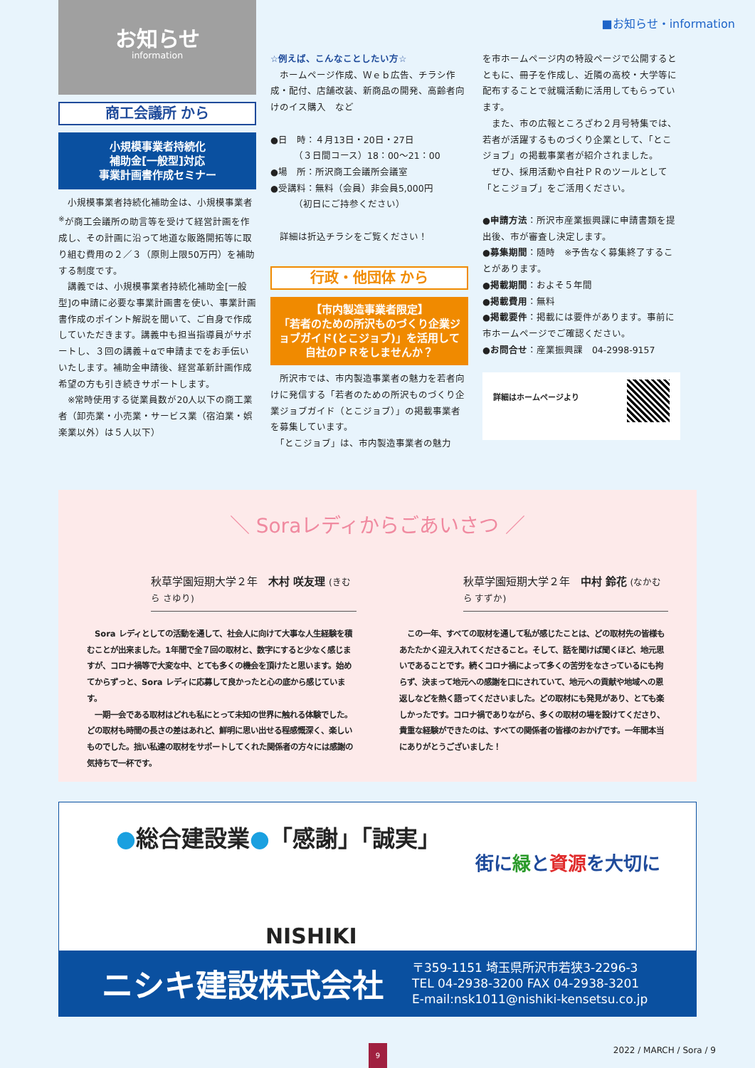■お知らせ・information
お知らせ
information
商工会議所 から
小規模事業者持続化
補助金[一般型]対応
事業計画書作成セミナー
　小規模事業者持続化補助金は、小規模事業者<sup>※</sup>が商工会議所の助言等を受けて経営計画を作成し、その計画に沿って地道な販路開拓等に取り組む費用の２／３（原則上限50万円）を補助する制度です。
　講義では、小規模事業者持続化補助金[一般型]の申請に必要な事業計画書を使い、事業計画書作成のポイント解説を聞いて、ご自身で作成していただきます。講義中も担当指導員がサポートし、３回の講義＋αで申請までをお手伝いいたします。補助金申請後、経営革新計画作成希望の方も引き続きサポートします。
　※常時使用する従業員数が20人以下の商工業者（卸売業・小売業・サービス業（宿泊業・娯楽業以外）は５人以下）
☆例えば、こんなことしたい方☆
　ホームページ作成、Ｗｅｂ広告、チラシ作成・配付、店舗改装、新商品の開発、高齢者向けのイス購入　など
●日　時：４月13日・20日・27日
　　　（３日間コース）18：00～21：00
●場　所：所沢商工会議所会議室
●受講料：無料（会員）非会員5,000円
　　　（初日にご持参ください）
　詳細は折込チラシをご覧ください！
行政・他団体 から
【市内製造事業者限定】
「若者のための所沢ものづくり企業ジョブガイド(とこジョブ)」を活用して自社のＰＲをしませんか？
　所沢市では、市内製造事業者の魅力を若者向けに発信する「若者のための所沢ものづくり企業ジョブガイド（とこジョブ）」の掲載事業者を募集しています。
　「とこジョブ」は、市内製造事業者の魅力
を市ホームページ内の特設ページで公開するとともに、冊子を作成し、近隣の高校・大学等に配布することで就職活動に活用してもらっています。
　また、市の広報ところざわ２月号特集では、若者が活躍するものづくり企業として、「とこジョブ」の掲載事業者が紹介されました。
　ぜひ、採用活動や自社ＰＲのツールとして「とこジョブ」をご活用ください。
●申請方法：所沢市産業振興課に申請書類を提出後、市が審査し決定します。
●募集期間：随時　※予告なく募集終了することがあります。
●掲載期間：およそ５年間
●掲載費用：無料
●掲載要件：掲載には要件があります。事前に市ホームページでご確認ください。
●お問合せ：産業振興課　04-2998-9157
詳細はホームページより
＼ Soraレディからごあいさつ ／
秋草学園短期大学２年　木村 咲友理 (きむら さゆり)
　Sora レディとしての活動を通して、社会人に向けて大事な人生経験を積むことが出来ました。1年間で全７回の取材と、数字にすると少なく感じますが、コロナ禍等で大変な中、とても多くの機会を頂けたと思います。始めてからずっと、Sora レディに応募して良かったと心の底から感じています。
　一期一会である取材はどれも私にとって未知の世界に触れる体験でした。どの取材も時間の長さの差はあれど、鮮明に思い出せる程感慨深く、楽しいものでした。拙い私達の取材をサポートしてくれた関係者の方々には感謝の気持ちで一杯です。
秋草学園短期大学２年　中村 鈴花 (なかむら すずか)
　この一年、すべての取材を通して私が感じたことは、どの取材先の皆様もあたたかく迎え入れてくださること。そして、話を聞けば聞くほど、地元思いであることです。続くコロナ禍によって多くの苦労をなさっているにも拘らず、決まって地元への感謝を口にされていて、地元への貢献や地域への恩返しなどを熱く語ってくださいました。どの取材にも発見があり、とても楽しかったです。コロナ禍でありながら、多くの取材の場を設けてくださり、貴重な経験ができたのは、すべての関係者の皆様のおかげです。一年間本当にありがとうございました！
●総合建設業●「感謝」「誠実」
街に緑と資源を大切に
NISHIKI
ニシキ建設株式会社
〒359-1151 埼玉県所沢市若狭3-2296-3
TEL 04-2938-3200 FAX 04-2938-3201
E-mail:nsk1011@nishiki-kensetsu.co.jp
2022 / MARCH / Sora / 9
9